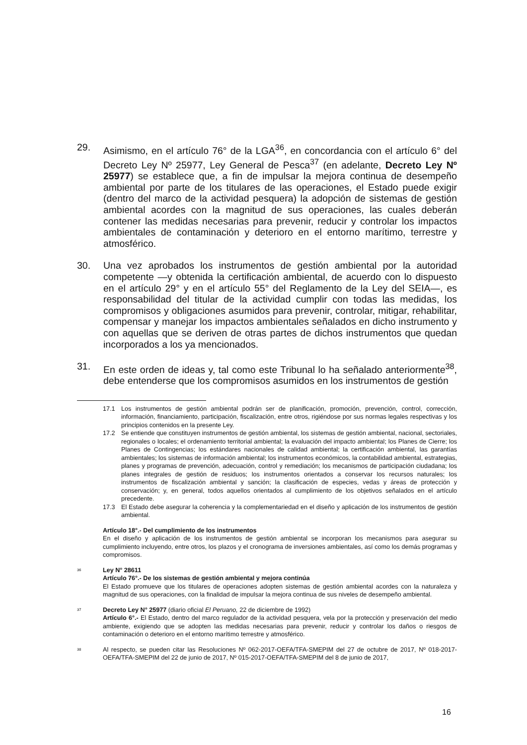29. Asimismo, en el artículo 76° de la LGA<sup>36</sup>, en concordancia con el artículo 6° del Decreto Ley Nº 25977, Ley General de Pesca<sup>37</sup> (en adelante, Decreto Ley Nº 25977) se establece que, a fin de impulsar la mejora continua de desempeño ambiental por parte de los titulares de las operaciones, el Estado puede exigir (dentro del marco de la actividad pesquera) la adopción de sistemas de gestión ambiental acordes con la magnitud de sus operaciones, las cuales deberán contener las medidas necesarias para prevenir, reducir y controlar los impactos ambientales de contaminación y deterioro en el entorno marítimo, terrestre y atmosférico.
30. Una vez aprobados los instrumentos de gestión ambiental por la autoridad competente —y obtenida la certificación ambiental, de acuerdo con lo dispuesto en el artículo 29° y en el artículo 55° del Reglamento de la Ley del SEIA—, es responsabilidad del titular de la actividad cumplir con todas las medidas, los compromisos y obligaciones asumidos para prevenir, controlar, mitigar, rehabilitar, compensar y manejar los impactos ambientales señalados en dicho instrumento y con aquellas que se deriven de otras partes de dichos instrumentos que quedan incorporados a los ya mencionados.
31. En este orden de ideas y, tal como este Tribunal lo ha señalado anteriormente<sup>38</sup>, debe entenderse que los compromisos asumidos en los instrumentos de gestión
17.1 Los instrumentos de gestión ambiental podrán ser de planificación, promoción, prevención, control, corrección, información, financiamiento, participación, fiscalización, entre otros, rigiéndose por sus normas legales respectivas y los principios contenidos en la presente Ley.
17.2 Se entiende que constituyen instrumentos de gestión ambiental, los sistemas de gestión ambiental, nacional, sectoriales, regionales o locales; el ordenamiento territorial ambiental; la evaluación del impacto ambiental; los Planes de Cierre; los Planes de Contingencias; los estándares nacionales de calidad ambiental; la certificación ambiental, las garantías ambientales; los sistemas de información ambiental; los instrumentos económicos, la contabilidad ambiental, estrategias, planes y programas de prevención, adecuación, control y remediación; los mecanismos de participación ciudadana; los planes integrales de gestión de residuos; los instrumentos orientados a conservar los recursos naturales; los instrumentos de fiscalización ambiental y sanción; la clasificación de especies, vedas y áreas de protección y conservación; y, en general, todos aquellos orientados al cumplimiento de los objetivos señalados en el artículo precedente.
17.3 El Estado debe asegurar la coherencia y la complementariedad en el diseño y aplicación de los instrumentos de gestión ambiental.
Artículo 18°.- Del cumplimiento de los instrumentos
En el diseño y aplicación de los instrumentos de gestión ambiental se incorporan los mecanismos para asegurar su cumplimiento incluyendo, entre otros, los plazos y el cronograma de inversiones ambientales, así como los demás programas y compromisos.
<sup>36</sup>
Ley N° 28611
Artículo 76°.- De los sistemas de gestión ambiental y mejora continúa
El Estado promueve que los titulares de operaciones adopten sistemas de gestión ambiental acordes con la naturaleza y magnitud de sus operaciones, con la finalidad de impulsar la mejora continua de sus niveles de desempeño ambiental.
<sup>37</sup>
Decreto Ley N° 25977 (diario oficial El Peruano, 22 de diciembre de 1992)
Artículo 6°.- El Estado, dentro del marco regulador de la actividad pesquera, vela por la protección y preservación del medio ambiente, exigiendo que se adopten las medidas necesarias para prevenir, reducir y controlar los daños o riesgos de contaminación o deterioro en el entorno marítimo terrestre y atmosférico.
<sup>38</sup>
Al respecto, se pueden citar las Resoluciones Nº 062-2017-OEFA/TFA-SMEPIM del 27 de octubre de 2017, Nº 018-2017-OEFA/TFA-SMEPIM del 22 de junio de 2017, Nº 015-2017-OEFA/TFA-SMEPIM del 8 de junio de 2017,
16